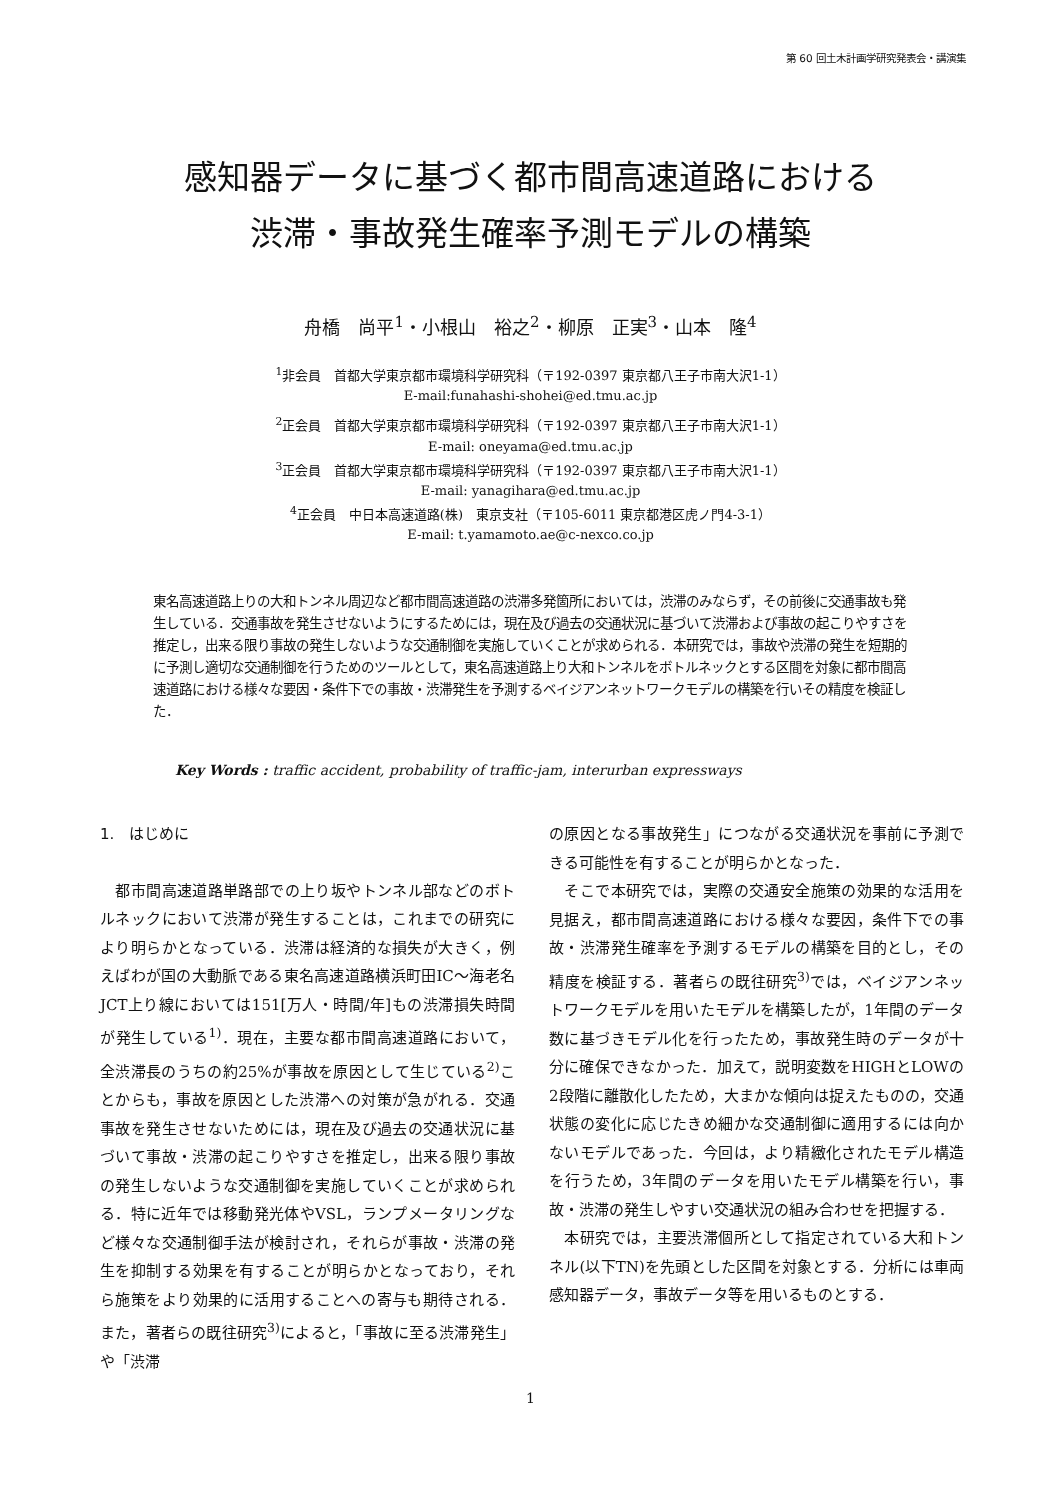第 60 回土木計画学研究発表会・講演集
感知器データに基づく都市間高速道路における
渋滞・事故発生確率予測モデルの構築
舟橋　尚平<sup>1</sup>・小根山　裕之<sup>2</sup>・柳原　正実<sup>3</sup>・山本　隆<sup>4</sup>
<sup>1</sup> 非会員　首都大学東京都市環境科学研究科（〒192-0397 東京都八王子市南大沢1-1）
E-mail:funahashi-shohei@ed.tmu.ac.jp
<sup>2</sup> 正会員　首都大学東京都市環境科学研究科（〒192-0397 東京都八王子市南大沢1-1）
E-mail: oneyama@ed.tmu.ac.jp
<sup>3</sup> 正会員　首都大学東京都市環境科学研究科（〒192-0397 東京都八王子市南大沢1-1）
E-mail: yanagihara@ed.tmu.ac.jp
<sup>4</sup> 正会員　中日本高速道路(株)　東京支社（〒105-6011 東京都港区虎ノ門4-3-1）
E-mail: t.yamamoto.ae@c-nexco.co.jp
東名高速道路上りの大和トンネル周辺など都市間高速道路の渋滞多発箇所においては，渋滞のみならず，その前後に交通事故も発生している．交通事故を発生させないようにするためには，現在及び過去の交通状況に基づいて渋滞および事故の起こりやすさを推定し，出来る限り事故の発生しないような交通制御を実施していくことが求められる．本研究では，事故や渋滞の発生を短期的に予測し適切な交通制御を行うためのツールとして，東名高速道路上り大和トンネルをボトルネックとする区間を対象に都市間高速道路における様々な要因・条件下での事故・渋滞発生を予測するベイジアンネットワークモデルの構築を行いその精度を検証した．
Key Words : traffic accident, probability of traffic-jam, interurban expressways
1.　はじめに
　都市間高速道路単路部での上り坂やトンネル部などのボトルネックにおいて渋滞が発生することは，これまでの研究により明らかとなっている．渋滞は経済的な損失が大きく，例えばわが国の大動脈である東名高速道路横浜町田IC～海老名JCT上り線においては151[万人・時間/年]もの渋滞損失時間が発生している<sup>1)</sup>．現在，主要な都市間高速道路において，全渋滞長のうちの約25%が事故を原因として生じている<sup>2)</sup>ことからも，事故を原因とした渋滞への対策が急がれる．交通事故を発生させないためには，現在及び過去の交通状況に基づいて事故・渋滞の起こりやすさを推定し，出来る限り事故の発生しないような交通制御を実施していくことが求められる．特に近年では移動発光体やVSL，ランプメータリングなど様々な交通制御手法が検討され，それらが事故・渋滞の発生を抑制する効果を有することが明らかとなっており，それら施策をより効果的に活用することへの寄与も期待される．また，著者らの既往研究<sup>3)</sup>によると，「事故に至る渋滞発生」や「渋滞
の原因となる事故発生」につながる交通状況を事前に予測できる可能性を有することが明らかとなった．
　そこで本研究では，実際の交通安全施策の効果的な活用を見据え，都市間高速道路における様々な要因，条件下での事故・渋滞発生確率を予測するモデルの構築を目的とし，その精度を検証する．著者らの既往研究<sup>3)</sup>では，ベイジアンネットワークモデルを用いたモデルを構築したが，1年間のデータ数に基づきモデル化を行ったため，事故発生時のデータが十分に確保できなかった．加えて，説明変数をHIGHとLOWの2段階に離散化したため，大まかな傾向は捉えたものの，交通状態の変化に応じたきめ細かな交通制御に適用するには向かないモデルであった．今回は，より精緻化されたモデル構造を行うため，3年間のデータを用いたモデル構築を行い，事故・渋滞の発生しやすい交通状況の組み合わせを把握する．
　本研究では，主要渋滞個所として指定されている大和トンネル(以下TN)を先頭とした区間を対象とする．分析には車両感知器データ，事故データ等を用いるものとする．
1